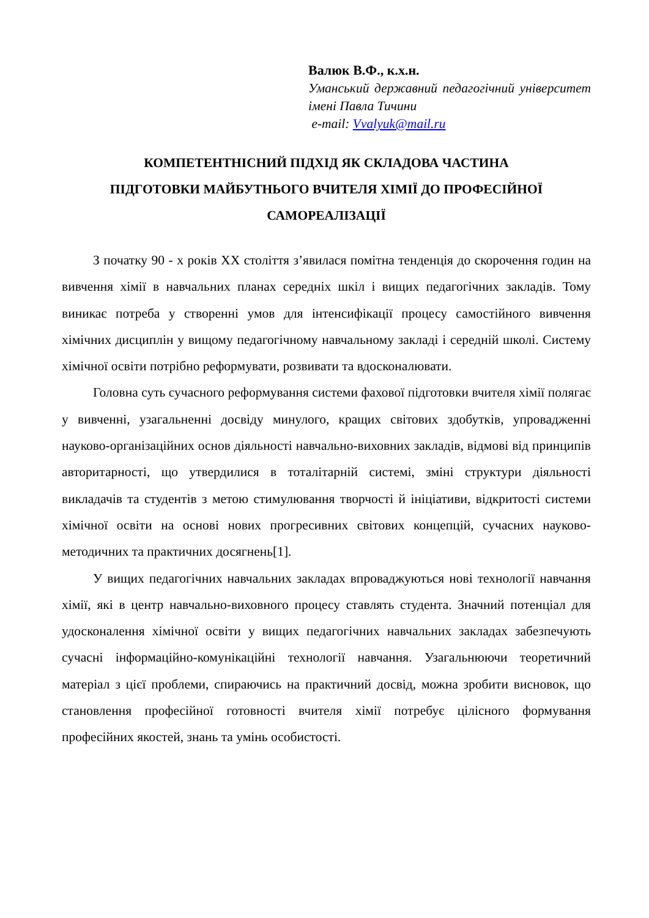Валюк В.Ф., к.х.н.
Уманський державний педагогічний університет імені Павла Тичини
e-mail: Vvalyuk@mail.ru
КОМПЕТЕНТНІСНИЙ ПІДХІД ЯК СКЛАДОВА ЧАСТИНА
ПІДГОТОВКИ МАЙБУТНЬОГО ВЧИТЕЛЯ ХІМІЇ ДО ПРОФЕСІЙНОЇ
САМОРЕАЛІЗАЦІЇ
З початку 90 - х років XX століття з’явилася помітна тенденція до скорочення годин на вивчення хімії в навчальних планах середніх шкіл і вищих педагогічних закладів. Тому виникає потреба у створенні умов для інтенсифікації процесу самостійного вивчення хімічних дисциплін у вищому педагогічному навчальному закладі і середній школі. Систему хімічної освіти потрібно реформувати, розвивати та вдосконалювати.
Головна суть сучасного реформування системи фахової підготовки вчителя хімії полягає у вивченні, узагальненні досвіду минулого, кращих світових здобутків, упровадженні науково-організаційних основ діяльності навчально-виховних закладів, відмові від принципів авторитарності, що утвердилися в тоталітарній системі, зміні структури діяльності викладачів та студентів з метою стимулювання творчості й ініціативи, відкритості системи хімічної освіти на основі нових прогресивних світових концепцій, сучасних науково-методичних та практичних досягнень[1].
У вищих педагогічних навчальних закладах впроваджуються нові технології навчання хімії, які в центр навчально-виховного процесу ставлять студента. Значний потенціал для удосконалення хімічної освіти у вищих педагогічних навчальних закладах забезпечують сучасні інформаційно-комунікаційні технології навчання. Узагальнюючи теоретичний матеріал з цієї проблеми, спираючись на практичний досвід, можна зробити висновок, що становлення професійної готовності вчителя хімії потребує цілісного формування професійних якостей, знань та умінь особистості.